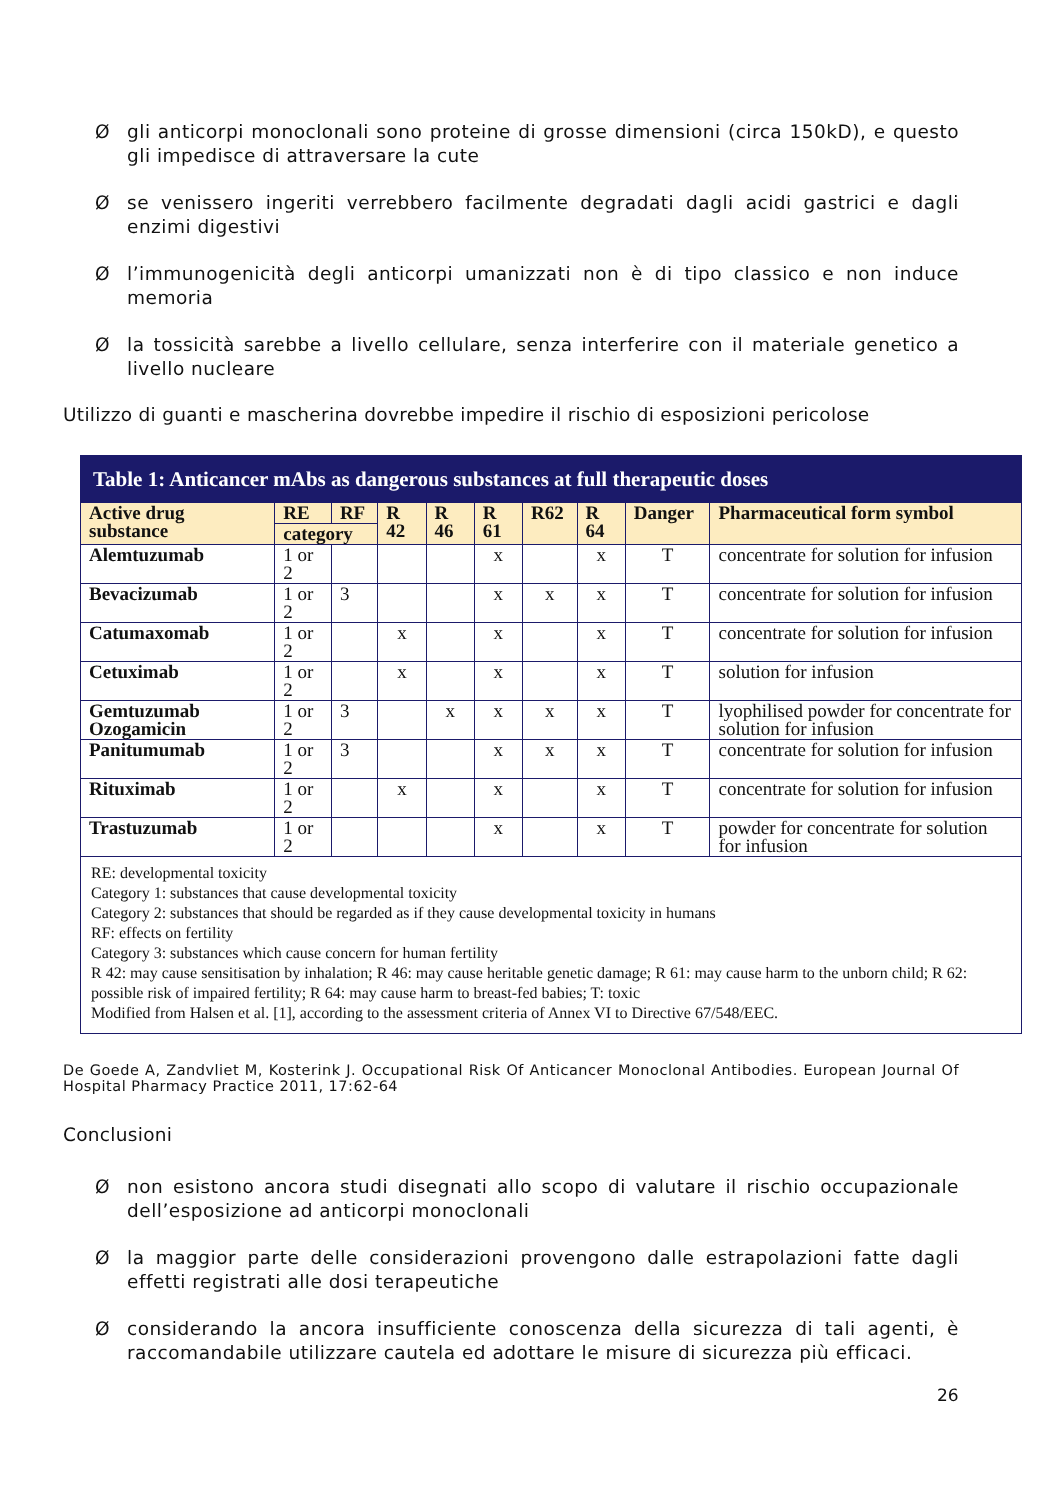Øgli anticorpi monoclonali sono proteine di grosse dimensioni (circa 150kD), e questo gli impedisce di attraversare la cute
Øse venissero ingeriti verrebbero facilmente degradati dagli acidi gastrici e dagli enzimi digestivi
Øl’immunogenicità degli anticorpi umanizzati non è di tipo classico e non induce memoria
Øla tossicità sarebbe a livello cellulare, senza interferire con il materiale genetico a livello nucleare
Utilizzo di guanti e mascherina dovrebbe impedire il rischio di esposizioni pericolose
| Table 1: Anticancer mAbs as dangerous substances at full therapeutic doses | | | | | | | | | |
| --- | --- | --- | --- | --- | --- | --- | --- | --- | --- |
| Active drug substance | RE | RF | R 42 | R 46 | R 61 | R62 | R 64 | Danger | Pharmaceutical form symbol |
| | category | | | | | | | | |
| Alemtuzumab | 1 or 2 | | | | x | | x | T | concentrate for solution for infusion |
| Bevacizumab | 1 or 2 | 3 | | | x | x | x | T | concentrate for solution for infusion |
| Catumaxomab | 1 or 2 | | x | | x | | x | T | concentrate for solution for infusion |
| Cetuximab | 1 or 2 | | x | | x | | x | T | solution for infusion |
| Gemtuzumab Ozogamicin | 1 or 2 | 3 | | x | x | x | x | T | lyophilised powder for concentrate for solution for infusion |
| Panitumumab | 1 or 2 | 3 | | | x | x | x | T | concentrate for solution for infusion |
| Rituximab | 1 or 2 | | x | | x | | x | T | concentrate for solution for infusion |
| Trastuzumab | 1 or 2 | | | | x | | x | T | powder for concentrate for solution for infusion |
| RE: developmental toxicity Category 1: substances that cause developmental toxicity Category 2: substances that should be regarded as if they cause developmental toxicity in humans RF: effects on fertility Category 3: substances which cause concern for human fertility R 42: may cause sensitisation by inhalation; R 46: may cause heritable genetic damage; R 61: may cause harm to the unborn child; R 62: possible risk of impaired fertility; R 64: may cause harm to breast-fed babies; T: toxic Modified from Halsen et al. [1], according to the assessment criteria of Annex VI to Directive 67/548/EEC. | | | | | | | | | |
De Goede A, Zandvliet M, Kosterink J. Occupational Risk Of Anticancer Monoclonal Antibodies. European Journal Of Hospital Pharmacy Practice 2011, 17:62-64
Conclusioni
Ønon esistono ancora studi disegnati allo scopo di valutare il rischio occupazionale dell’esposizione ad anticorpi monoclonali
Øla maggior parte delle considerazioni provengono dalle estrapolazioni fatte dagli effetti registrati alle dosi terapeutiche
Øconsiderando la ancora insufficiente conoscenza della sicurezza di tali agenti, è raccomandabile utilizzare cautela ed adottare le misure di sicurezza più efficaci.
26